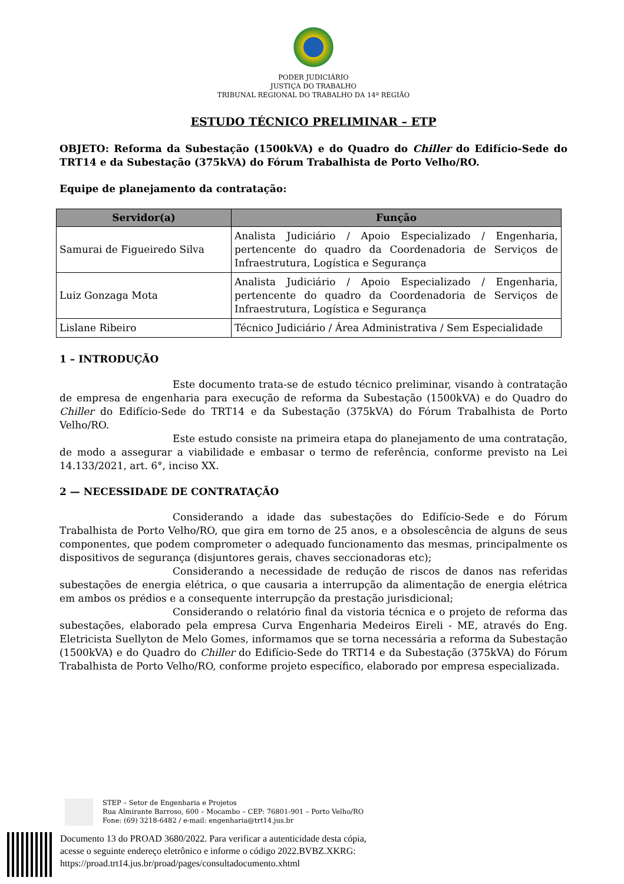PODER JUDICIÁRIO
JUSTIÇA DO TRABALHO
TRIBUNAL REGIONAL DO TRABALHO DA 14ª REGIÃO
ESTUDO TÉCNICO PRELIMINAR – ETP
OBJETO: Reforma da Subestação (1500kVA) e do Quadro do Chiller do Edifício-Sede do TRT14 e da Subestação (375kVA) do Fórum Trabalhista de Porto Velho/RO.
Equipe de planejamento da contratação:
| Servidor(a) | Função |
| --- | --- |
| Samurai de Figueiredo Silva | Analista Judiciário / Apoio Especializado / Engenharia, pertencente do quadro da Coordenadoria de Serviços de Infraestrutura, Logística e Segurança |
| Luiz Gonzaga Mota | Analista Judiciário / Apoio Especializado / Engenharia, pertencente do quadro da Coordenadoria de Serviços de Infraestrutura, Logística e Segurança |
| Lislane Ribeiro | Técnico Judiciário / Área Administrativa / Sem Especialidade |
1 – INTRODUÇÃO
Este documento trata-se de estudo técnico preliminar, visando à contratação de empresa de engenharia para execução de reforma da Subestação (1500kVA) e do Quadro do Chiller do Edifício-Sede do TRT14 e da Subestação (375kVA) do Fórum Trabalhista de Porto Velho/RO.
Este estudo consiste na primeira etapa do planejamento de uma contratação, de modo a assegurar a viabilidade e embasar o termo de referência, conforme previsto na Lei 14.133/2021, art. 6°, inciso XX.
2 — NECESSIDADE DE CONTRATAÇÃO
Considerando a idade das subestações do Edifício-Sede e do Fórum Trabalhista de Porto Velho/RO, que gira em torno de 25 anos, e a obsolescência de alguns de seus componentes, que podem comprometer o adequado funcionamento das mesmas, principalmente os dispositivos de segurança (disjuntores gerais, chaves seccionadoras etc);
Considerando a necessidade de redução de riscos de danos nas referidas subestações de energia elétrica, o que causaria a interrupção da alimentação de energia elétrica em ambos os prédios e a consequente interrupção da prestação jurisdicional;
Considerando o relatório final da vistoria técnica e o projeto de reforma das subestações, elaborado pela empresa Curva Engenharia Medeiros Eireli - ME, através do Eng. Eletricista Suellyton de Melo Gomes, informamos que se torna necessária a reforma da Subestação (1500kVA) e do Quadro do Chiller do Edifício-Sede do TRT14 e da Subestação (375kVA) do Fórum Trabalhista de Porto Velho/RO, conforme projeto específico, elaborado por empresa especializada.
STEP – Setor de Engenharia e Projetos
Rua Almirante Barroso, 600 – Mocambo – CEP: 76801-901 – Porto Velho/RO
Fone: (69) 3218-6482 / e-mail: engenharia@trt14.jus.br
Documento 13 do PROAD 3680/2022. Para verificar a autenticidade desta cópia,
acesse o seguinte endereço eletrônico e informe o código 2022.BVBZ.XKRG:
https://proad.trt14.jus.br/proad/pages/consultadocumento.xhtml